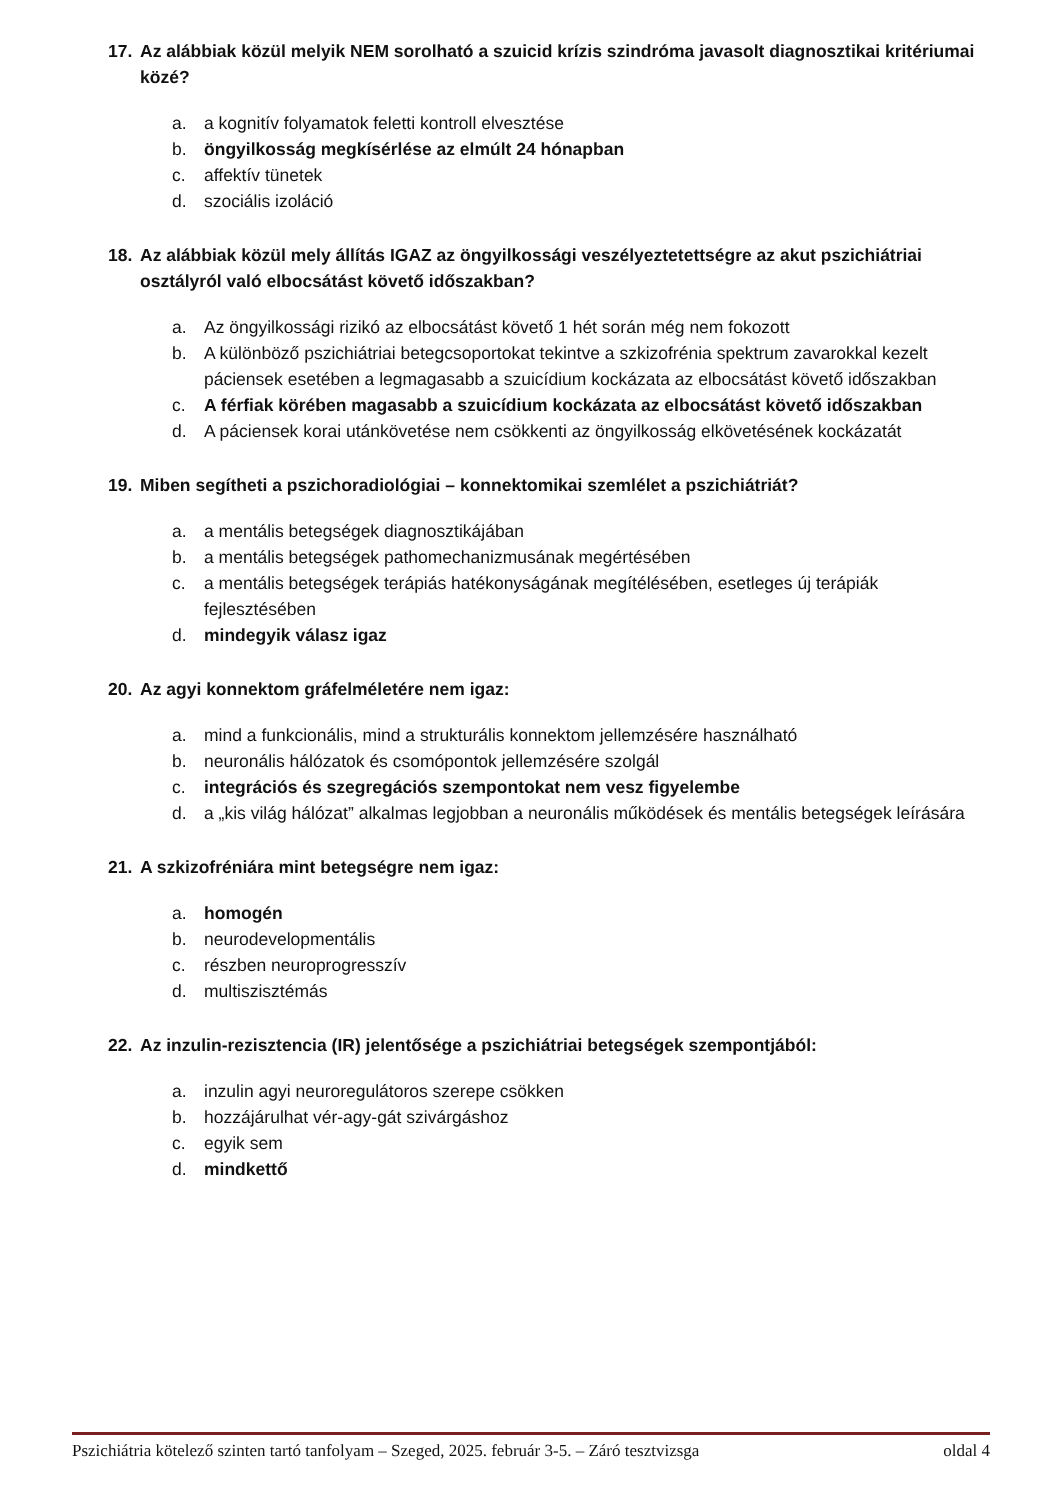17. Az alábbiak közül melyik NEM sorolható a szuicid krízis szindróma javasolt diagnosztikai kritériumai közé?
a. a kognitív folyamatok feletti kontroll elvesztése
b. öngyilkosság megkísérlése az elmúlt 24 hónapban
c. affektív tünetek
d. szociális izoláció
18. Az alábbiak közül mely állítás IGAZ az öngyilkossági veszélyeztetettségre az akut pszichiátriai osztályról való elbocsátást követő időszakban?
a. Az öngyilkossági rizikó az elbocsátást követő 1 hét során még nem fokozott
b. A különböző pszichiátriai betegcsoportokat tekintve a szkizofrénia spektrum zavarokkal kezelt páciensek esetében a legmagasabb a szuicídium kockázata az elbocsátást követő időszakban
c. A férfiak körében magasabb a szuicídium kockázata az elbocsátást követő időszakban
d. A páciensek korai utánkövetése nem csökkenti az öngyilkosság elkövetésének kockázatát
19. Miben segítheti a pszichoradiológiai – konnektomikai szemlélet a pszichiátriát?
a. a mentális betegségek diagnosztikájában
b. a mentális betegségek pathomechanizmusának megértésében
c. a mentális betegségek terápiás hatékonyságának megítélésében, esetleges új terápiák fejlesztésében
d. mindegyik válasz igaz
20. Az agyi konnektom gráfelméletére nem igaz:
a. mind a funkcionális, mind a strukturális konnektom jellemzésére használható
b. neuronális hálózatok és csomópontok jellemzésére szolgál
c. integrációs és szegregációs szempontokat nem vesz figyelembe
d. a „kis világ hálózat” alkalmas legjobban a neuronális működések és mentális betegségek leírására
21. A szkizofréniára mint betegségre nem igaz:
a. homogén
b. neurodevelopmentális
c. részben neuroprogresszív
d. multiszisztémás
22. Az inzulin-rezisztencia (IR) jelentősége a pszichiátriai betegségek szempontjából:
a. inzulin agyi neuroregulátoros szerepe csökken
b. hozzájárulhat vér-agy-gát szivárgáshoz
c. egyik sem
d. mindkettő
Pszichiátria kötelező szinten tartó tanfolyam – Szeged, 2025. február 3-5. – Záró tesztvizsga oldal 4